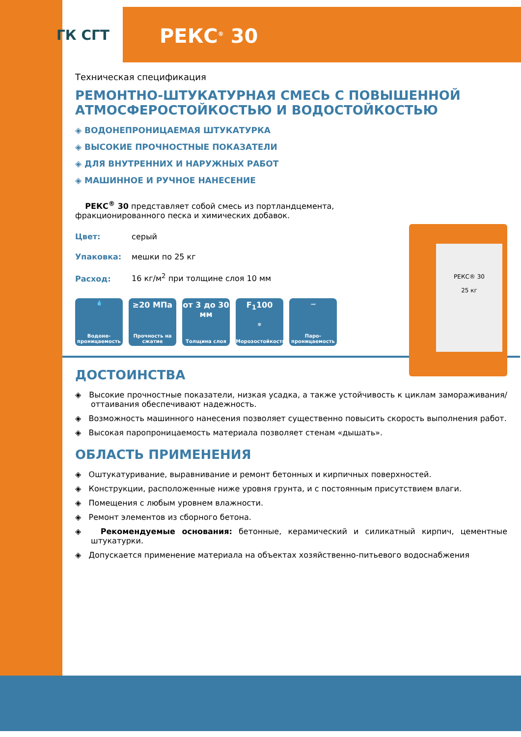ГК СГТ РЕКС<sup>®</sup> 30
Техническая спецификация
РЕМОНТНО-ШТУКАТУРНАЯ СМЕСЬ С ПОВЫШЕННОЙ АТМОСФЕРОСТОЙКОСТЬЮ И ВОДОСТОЙКОСТЬЮ
◈ ВОДОНЕПРОНИЦАЕМАЯ ШТУКАТУРКА
◈ ВЫСОКИЕ ПРОЧНОСТНЫЕ ПОКАЗАТЕЛИ
◈ ДЛЯ ВНУТРЕННИХ И НАРУЖНЫХ РАБОТ
◈ МАШИННОЕ И РУЧНОЕ НАНЕСЕНИЕ
РЕКС<sup>®</sup> 30 представляет собой смесь из портландцемента,
фракционированного песка и химических добавок.
Цвет: серый
Упаковка: мешки по 25 кг
Расход: 16 кг/м<sup>2</sup> при толщине слоя 10 мм
💧
Водоне-проницаемость
≥20 МПа
Прочность на сжатие
от 3 до 30 мм
Толщина слоя
F<sub>1</sub>100
❄
Морозостойкость
〰
Паро-проницаемость
РЕКС® 30
25 кг
ДОСТОИНСТВА
◈ Высокие прочностные показатели, низкая усадка, а также устойчивость к циклам замораживания/оттаивания обеспечивают надежность.
◈ Возможность машинного нанесения позволяет существенно повысить скорость выполнения работ.
◈ Высокая паропроницаемость материала позволяет стенам «дышать».
ОБЛАСТЬ ПРИМЕНЕНИЯ
◈ Оштукатуривание, выравнивание и ремонт бетонных и кирпичных поверхностей.
◈ Конструкции, расположенные ниже уровня грунта, и с постоянным присутствием влаги.
◈ Помещения с любым уровнем влажности.
◈ Ремонт элементов из сборного бетона.
◈ Рекомендуемые основания: бетонные, керамический и силикатный кирпич, цементные штукатурки.
◈ Допускается применение материала на объектах хозяйственно-питьевого водоснабжения